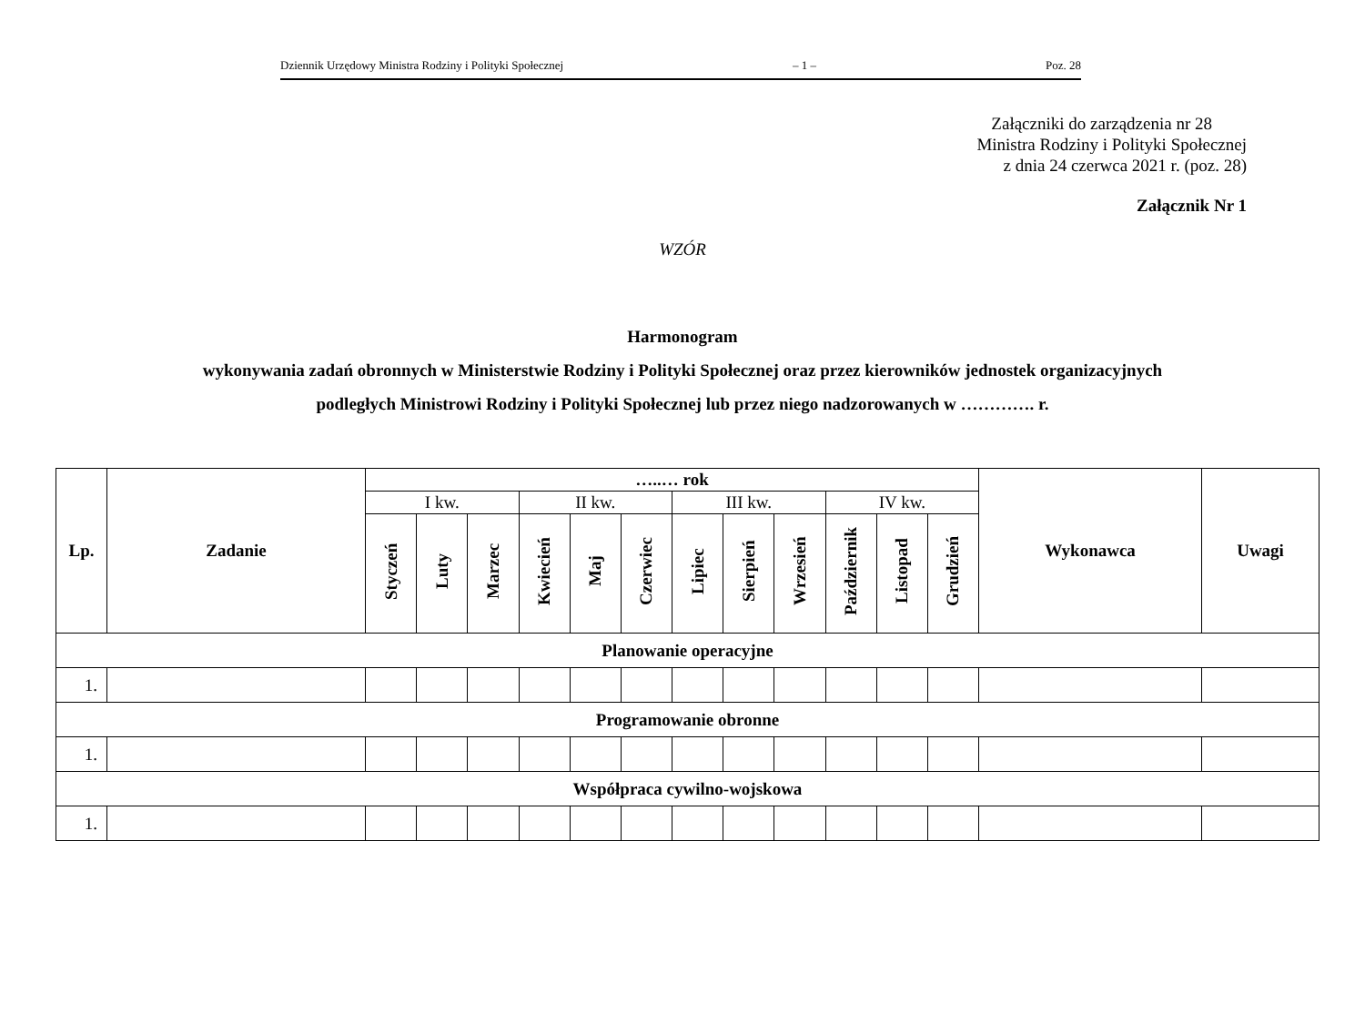Dziennik Urzędowy Ministra Rodziny i Polityki Społecznej – 1 – Poz. 28
Załączniki do zarządzenia nr 28
Ministra Rodziny i Polityki Społecznej
z dnia 24 czerwca 2021 r. (poz. 28)
Załącznik Nr 1
WZÓR
Harmonogram
wykonywania zadań obronnych w Ministerstwie Rodziny i Polityki Społecznej oraz przez kierowników jednostek organizacyjnych
podległych Ministrowi Rodziny i Polityki Społecznej lub przez niego nadzorowanych w …………. r.
| Lp. | Zadanie | …..… rok | | | | | | | | | | | | Wykonawca | Uwagi |
| --- | --- | --- | --- | --- | --- | --- | --- | --- | --- | --- | --- | --- | --- | --- | --- |
| | | I kw. | | | II kw. | | | III kw. | | | IV kw. | | | | |
| | | Styczeń | Luty | Marzec | Kwiecień | Maj | Czerwiec | Lipiec | Sierpień | Wrzesień | Październik | Listopad | Grudzień | | |
| Planowanie operacyjne | | | | | | | | | | | | | | | |
| 1. | | | | | | | | | | | | | | | |
| Programowanie obronne | | | | | | | | | | | | | | | |
| 1. | | | | | | | | | | | | | | | |
| Współpraca cywilno-wojskowa | | | | | | | | | | | | | | | |
| 1. | | | | | | | | | | | | | | | |